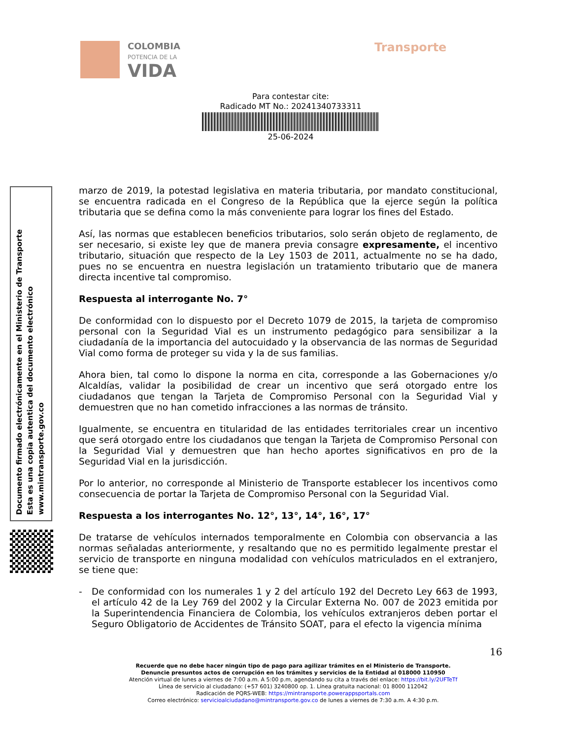COLOMBIA
POTENCIA DE LA
VIDA
Transporte
Para contestar cite:
Radicado MT No.: 20241340733311
25-06-2024
Documento firmado electrónicamente en el Ministerio de Transporte
Esta es una copia autentica del documento electrónico
www.mintransporte.gov.co
marzo de 2019, la potestad legislativa en materia tributaria, por mandato constitucional, se encuentra radicada en el Congreso de la República que la ejerce según la política tributaria que se defina como la más conveniente para lograr los fines del Estado.
Así, las normas que establecen beneficios tributarios, solo serán objeto de reglamento, de ser necesario, si existe ley que de manera previa consagre expresamente, el incentivo tributario, situación que respecto de la Ley 1503 de 2011, actualmente no se ha dado, pues no se encuentra en nuestra legislación un tratamiento tributario que de manera directa incentive tal compromiso.
Respuesta al interrogante No. 7°
De conformidad con lo dispuesto por el Decreto 1079 de 2015, la tarjeta de compromiso personal con la Seguridad Vial es un instrumento pedagógico para sensibilizar a la ciudadanía de la importancia del autocuidado y la observancia de las normas de Seguridad Vial como forma de proteger su vida y la de sus familias.
Ahora bien, tal como lo dispone la norma en cita, corresponde a las Gobernaciones y/o Alcaldías, validar la posibilidad de crear un incentivo que será otorgado entre los ciudadanos que tengan la Tarjeta de Compromiso Personal con la Seguridad Vial y demuestren que no han cometido infracciones a las normas de tránsito.
Igualmente, se encuentra en titularidad de las entidades territoriales crear un incentivo que será otorgado entre los ciudadanos que tengan la Tarjeta de Compromiso Personal con la Seguridad Vial y demuestren que han hecho aportes significativos en pro de la Seguridad Vial en la jurisdicción.
Por lo anterior, no corresponde al Ministerio de Transporte establecer los incentivos como consecuencia de portar la Tarjeta de Compromiso Personal con la Seguridad Vial.
Respuesta a los interrogantes No. 12°, 13°, 14°, 16°, 17°
De tratarse de vehículos internados temporalmente en Colombia con observancia a las normas señaladas anteriormente, y resaltando que no es permitido legalmente prestar el servicio de transporte en ninguna modalidad con vehículos matriculados en el extranjero, se tiene que:
- De conformidad con los numerales 1 y 2 del artículo 192 del Decreto Ley 663 de 1993, el artículo 42 de la Ley 769 del 2002 y la Circular Externa No. 007 de 2023 emitida por la Superintendencia Financiera de Colombia, los vehículos extranjeros deben portar el Seguro Obligatorio de Accidentes de Tránsito SOAT, para el efecto la vigencia mínima
16
Recuerde que no debe hacer ningún tipo de pago para agilizar trámites en el Ministerio de Transporte.
Denuncie presuntos actos de corrupción en los trámites y servicios de la Entidad al 018000 110950
Atención virtual de lunes a viernes de 7:00 a.m. A 5:00 p.m, agendando su cita a través del enlace: https://bit.ly/2UFTeTf
Línea de servicio al ciudadano: (+57 601) 3240800 op. 1. Línea gratuita nacional: 01 8000 112042
Radicación de PQRS-WEB: https://mintransporte.powerappsportals.com
Correo electrónico: servicioalciudadano@mintransporte.gov.co de lunes a viernes de 7:30 a.m. A 4:30 p.m.